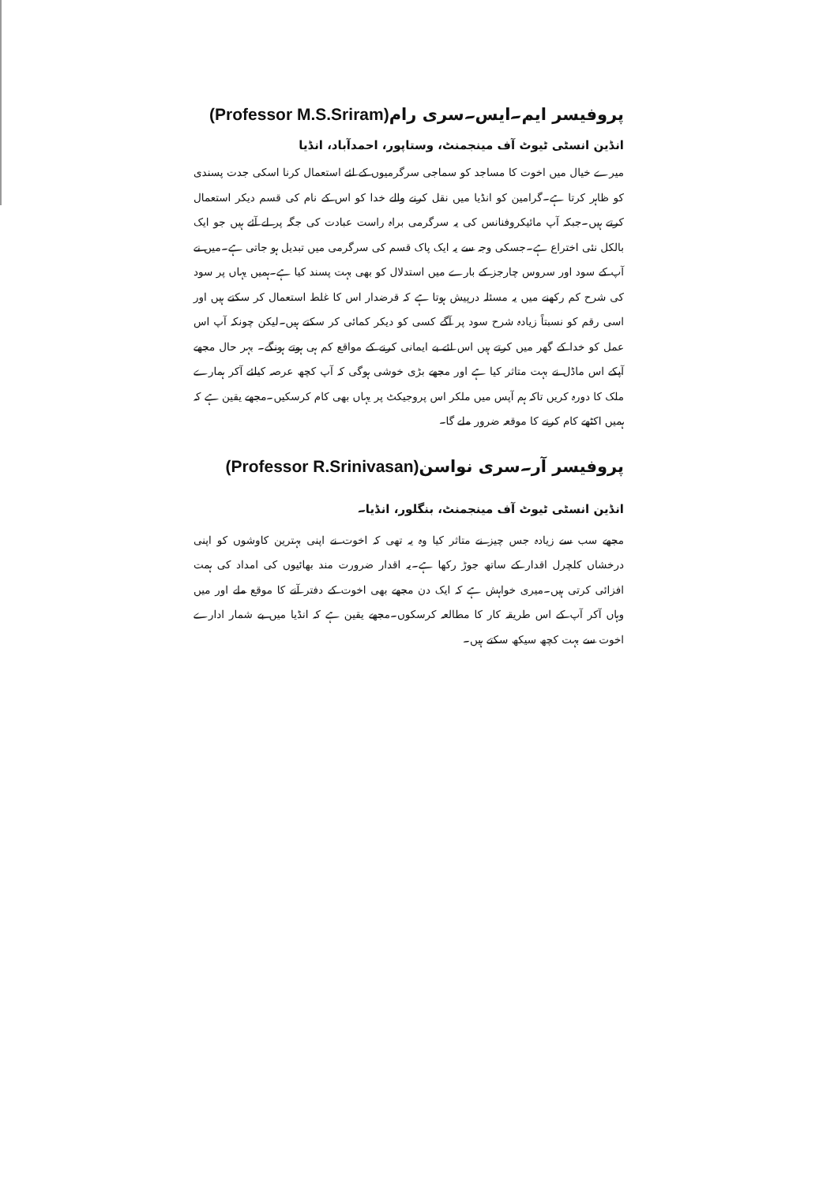پروفیسر ایم۔ایس۔سری رام(Professor M.S.Sriram)
انڈین انسٹی ٹیوٹ آف مینجمنٹ، وستاپور، احمدآباد، انڈیا
میرے خیال میں اخوت کا مساجد کو سماجی سرگرمیوں کے لئے استعمال کرنا اسکی جدت پسندی کو ظاہر کرتا ہے۔گرامین کو انڈیا میں نقل کرنے والے خدا کو اس کے نام کی قسم دیکر استعمال کرتے ہیں۔جبکہ آپ مائیکروفنانس کی یہ سرگرمی براہ راست عبادت کی جگہ پر لے آئے ہیں جو ایک بالکل نئی اختراع ہے۔جسکی وجہ سے یہ ایک پاک قسم کی سرگرمی میں تبدیل ہو جاتی ہے۔میں نے آپ کے سود اور سروس چارجز کے بارے میں استدلال کو بھی بہت پسند کیا ہے۔ہمیں یہاں پر سود کی شرح کم رکھنے میں یہ مسئلہ درپیش ہوتا ہے کہ قرضدار اس کا غلط استعمال کر سکتے ہیں اور اسی رقم کو نسبتاً زیادہ شرح سود پر آگے کسی کو دیکر کمائی کر سکتے ہیں۔لیکن چونکہ آپ اس عمل کو خدا کے گھر میں کرتے ہیں اس لئے بے ایمانی کرنے کے مواقع کم ہی ہوتے ہونگے۔ بہر حال مجھے آپکے اس ماڈل نے بہت متاثر کیا ہے اور مجھے بڑی خوشی ہوگی کہ آپ کچھ عرصہ کیلئے آکر ہمارے ملک کا دورہ کریں تاکہ ہم آپس میں ملکر اس پروجیکٹ پر یہاں بھی کام کرسکیں۔مجھے یقین ہے کہ ہمیں اکٹھے کام کرنے کا موقعہ ضرور ملے گا۔
پروفیسر آر۔سری نواسن(Professor R.Srinivasan)
انڈین انسٹی ٹیوٹ آف مینجمنٹ، بنگلور، انڈیا۔
مجھے سب سے زیادہ جس چیز نے متاثر کیا وہ یہ تھی کہ اخوت نے اپنی بہترین کاوشوں کو اپنی درخشاں کلچرل اقدار کے ساتھ جوڑ رکھا ہے۔یہ اقدار ضرورت مند بھائیوں کی امداد کی ہمت افزائی کرتی ہیں۔میری خواہش ہے کہ ایک دن مجھے بھی اخوت کے دفتر آنے کا موقع ملے اور میں وہاں آکر آپ کے اس طریقہ کار کا مطالعہ کرسکوں۔مجھے یقین ہے کہ انڈیا میں بے شمار ادارے اخوت سے بہت کچھ سیکھ سکتے ہیں۔